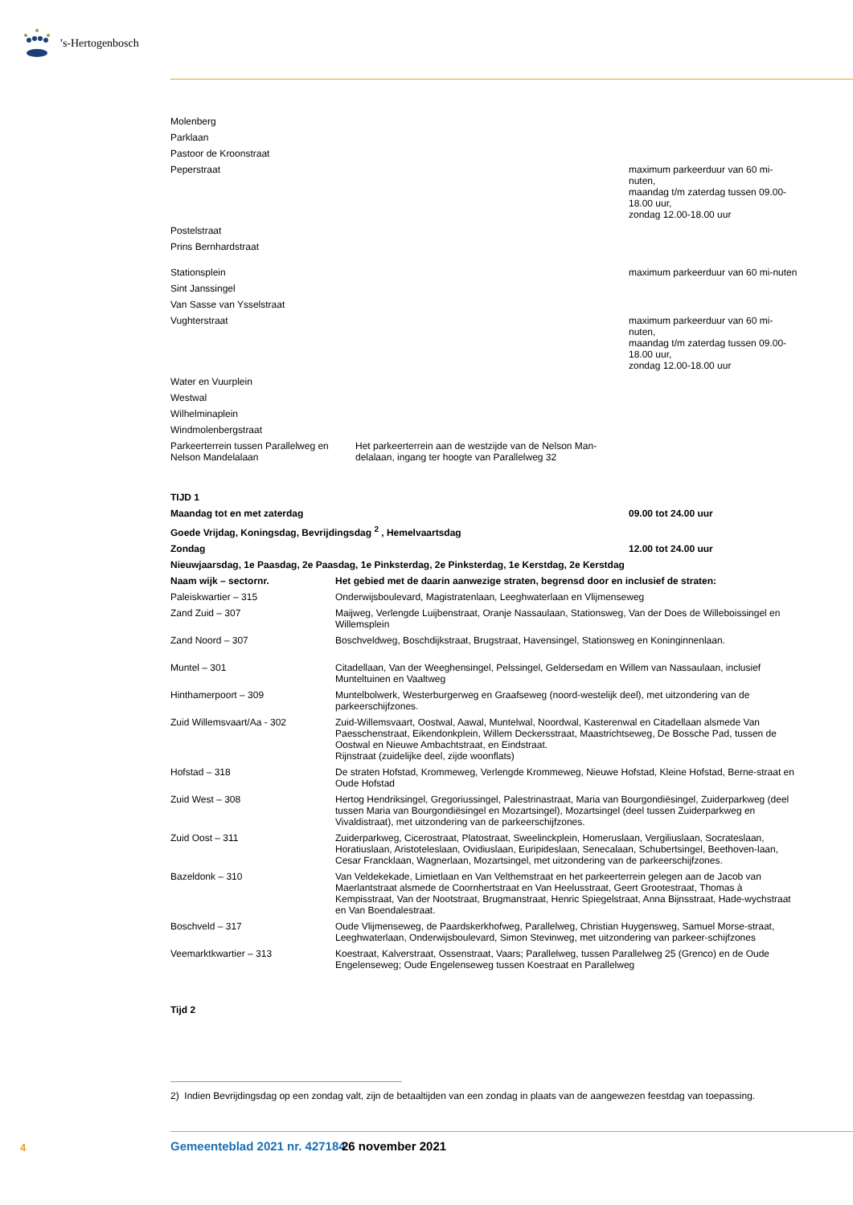’s-Hertogenbosch
| Molenberg | | |
| Parklaan | | |
| Pastoor de Kroonstraat | | |
| Peperstraat | | maximum parkeerduur van 60 mi-nuten, maandag t/m zaterdag tussen 09.00-18.00 uur, zondag 12.00-18.00 uur |
| Postelstraat | | |
| Prins Bernhardstraat | | |
| Stationsplein | | maximum parkeerduur van 60 mi-nuten |
| Sint Janssingel | | |
| Van Sasse van Ysselstraat | | |
| Vughterstraat | | maximum parkeerduur van 60 mi-nuten, maandag t/m zaterdag tussen 09.00-18.00 uur, zondag 12.00-18.00 uur |
| Water en Vuurplein | | |
| Westwal | | |
| Wilhelminaplein | | |
| Windmolenbergstraat | | |
| Parkeerterrein tussen Parallelweg en Nelson Mandelalaan | Het parkeerterrein aan de westzijde van de Nelson Man-delalaan, ingang ter hoogte van Parallelweg 32 | |
| TIJD 1 | |
| Maandag tot en met zaterdag | 09.00 tot 24.00 uur |
| Goede Vrijdag, Koningsdag, Bevrijdingsdag <sup>2</sup> , Hemelvaartsdag | |
| Zondag | 12.00 tot 24.00 uur |
| Nieuwjaarsdag, 1e Paasdag, 2e Paasdag, 1e Pinksterdag, 2e Pinksterdag, 1e Kerstdag, 2e Kerstdag | |
| Naam wijk – sectornr. | Het gebied met de daarin aanwezige straten, begrensd door en inclusief de straten: |
| --- | --- |
| Paleiskwartier – 315 | Onderwijsboulevard, Magistratenlaan, Leeghwaterlaan en Vlijmenseweg |
| Zand Zuid – 307 | Maijweg, Verlengde Luijbenstraat, Oranje Nassaulaan, Stationsweg, Van der Does de Willeboissingel en Willemsplein |
| Zand Noord – 307 | Boschveldweg, Boschdijkstraat, Brugstraat, Havensingel, Stationsweg en Koninginnenlaan. |
| Muntel – 301 | Citadellaan, Van der Weeghensingel, Pelssingel, Geldersedam en Willem van Nassaulaan, inclusief Munteltuinen en Vaaltweg |
| Hinthamerpoort – 309 | Muntelbolwerk, Westerburgerweg en Graafseweg (noord-westelijk deel), met uitzondering van de parkeerschijfzones. |
| Zuid Willemsvaart/Aa - 302 | Zuid-Willemsvaart, Oostwal, Aawal, Muntelwal, Noordwal, Kasterenwal en Citadellaan alsmede Van Paesschenstraat, Eikendonkplein, Willem Deckersstraat, Maastrichtseweg, De Bossche Pad, tussen de Oostwal en Nieuwe Ambachtstraat, en Eindstraat. Rijnstraat (zuidelijke deel, zijde woonflats) |
| Hofstad – 318 | De straten Hofstad, Krommeweg, Verlengde Krommeweg, Nieuwe Hofstad, Kleine Hofstad, Berne-straat en Oude Hofstad |
| Zuid West – 308 | Hertog Hendriksingel, Gregoriussingel, Palestrinastraat, Maria van Bourgondiësingel, Zuiderparkweg (deel tussen Maria van Bourgondiësingel en Mozartsingel), Mozartsingel (deel tussen Zuiderparkweg en Vivaldistraat), met uitzondering van de parkeerschijfzones. |
| Zuid Oost – 311 | Zuiderparkweg, Cicerostraat, Platostraat, Sweelinckplein, Homeruslaan, Vergiliuslaan, Socrateslaan, Horatiuslaan, Aristoteleslaan, Ovidiuslaan, Euripideslaan, Senecalaan, Schubertsingel, Beethoven-laan, Cesar Francklaan, Wagnerlaan, Mozartsingel, met uitzondering van de parkeerschijfzones. |
| Bazeldonk – 310 | Van Veldekekade, Limietlaan en Van Velthemstraat en het parkeerterrein gelegen aan de Jacob van Maerlantstraat alsmede de Coornhertstraat en Van Heelusstraat, Geert Grootestraat, Thomas à Kempisstraat, Van der Nootstraat, Brugmanstraat, Henric Spiegelstraat, Anna Bijnsstraat, Hade-wychstraat en Van Boendalestraat. |
| Boschveld – 317 | Oude Vlijmenseweg, de Paardskerkhofweg, Parallelweg, Christian Huygensweg, Samuel Morse-straat, Leeghwaterlaan, Onderwijsboulevard, Simon Stevinweg, met uitzondering van parkeer-schijfzones |
| Veemarktkwartier – 313 | Koestraat, Kalverstraat, Ossenstraat, Vaars; Parallelweg, tussen Parallelweg 25 (Grenco) en de Oude Engelenseweg; Oude Engelenseweg tussen Koestraat en Parallelweg |
Tijd 2
2) Indien Bevrijdingsdag op een zondag valt, zijn de betaaltijden van een zondag in plaats van de aangewezen feestdag van toepassing.
4 Gemeenteblad 2021 nr. 427184 26 november 2021